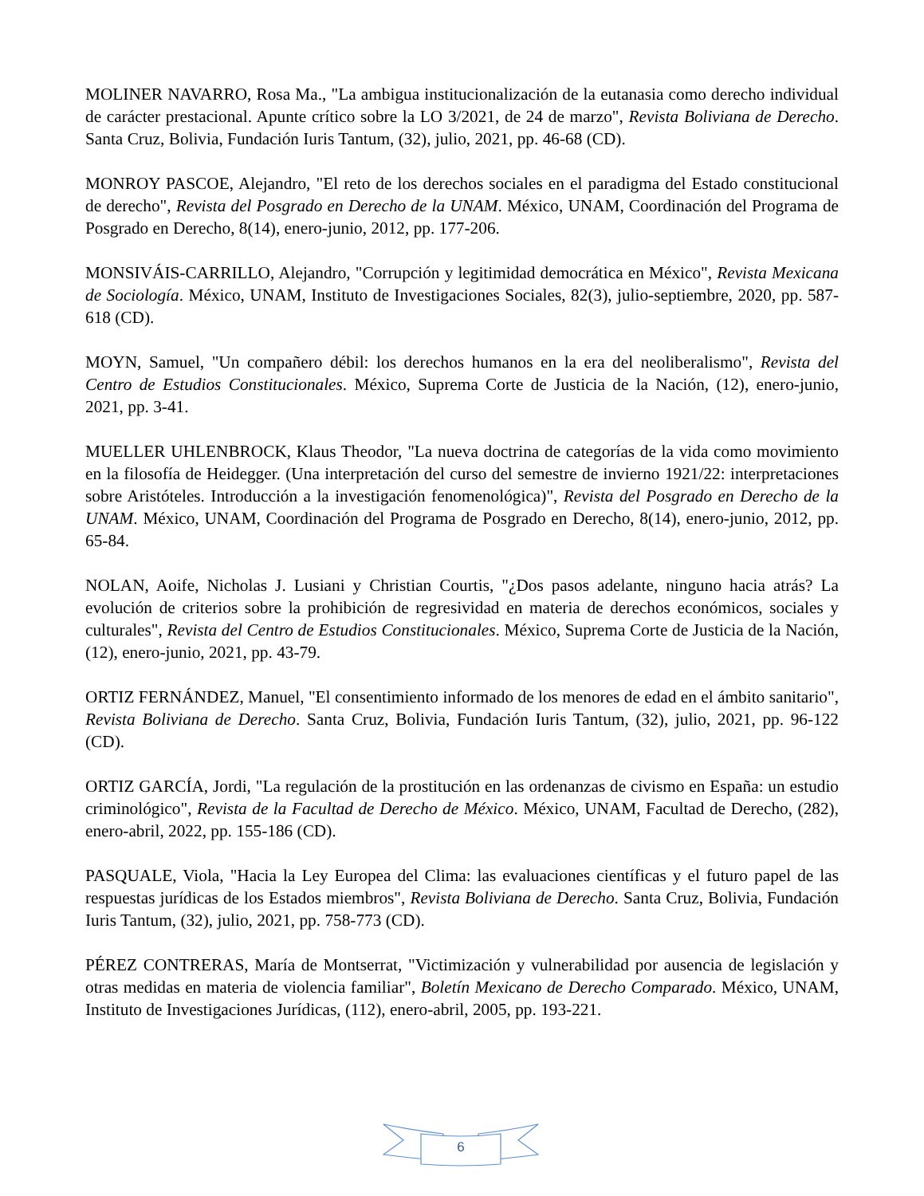MOLINER NAVARRO, Rosa Ma., "La ambigua institucionalización de la eutanasia como derecho individual de carácter prestacional. Apunte crítico sobre la LO 3/2021, de 24 de marzo", Revista Boliviana de Derecho. Santa Cruz, Bolivia, Fundación Iuris Tantum, (32), julio, 2021, pp. 46-68 (CD).
MONROY PASCOE, Alejandro, "El reto de los derechos sociales en el paradigma del Estado constitucional de derecho", Revista del Posgrado en Derecho de la UNAM. México, UNAM, Coordinación del Programa de Posgrado en Derecho, 8(14), enero-junio, 2012, pp. 177-206.
MONSIVÁIS-CARRILLO, Alejandro, "Corrupción y legitimidad democrática en México", Revista Mexicana de Sociología. México, UNAM, Instituto de Investigaciones Sociales, 82(3), julio-septiembre, 2020, pp. 587-618 (CD).
MOYN, Samuel, "Un compañero débil: los derechos humanos en la era del neoliberalismo", Revista del Centro de Estudios Constitucionales. México, Suprema Corte de Justicia de la Nación, (12), enero-junio, 2021, pp. 3-41.
MUELLER UHLENBROCK, Klaus Theodor, "La nueva doctrina de categorías de la vida como movimiento en la filosofía de Heidegger. (Una interpretación del curso del semestre de invierno 1921/22: interpretaciones sobre Aristóteles. Introducción a la investigación fenomenológica)", Revista del Posgrado en Derecho de la UNAM. México, UNAM, Coordinación del Programa de Posgrado en Derecho, 8(14), enero-junio, 2012, pp. 65-84.
NOLAN, Aoife, Nicholas J. Lusiani y Christian Courtis, "¿Dos pasos adelante, ninguno hacia atrás? La evolución de criterios sobre la prohibición de regresividad en materia de derechos económicos, sociales y culturales", Revista del Centro de Estudios Constitucionales. México, Suprema Corte de Justicia de la Nación, (12), enero-junio, 2021, pp. 43-79.
ORTIZ FERNÁNDEZ, Manuel, "El consentimiento informado de los menores de edad en el ámbito sanitario", Revista Boliviana de Derecho. Santa Cruz, Bolivia, Fundación Iuris Tantum, (32), julio, 2021, pp. 96-122 (CD).
ORTIZ GARCÍA, Jordi, "La regulación de la prostitución en las ordenanzas de civismo en España: un estudio criminológico", Revista de la Facultad de Derecho de México. México, UNAM, Facultad de Derecho, (282), enero-abril, 2022, pp. 155-186 (CD).
PASQUALE, Viola, "Hacia la Ley Europea del Clima: las evaluaciones científicas y el futuro papel de las respuestas jurídicas de los Estados miembros", Revista Boliviana de Derecho. Santa Cruz, Bolivia, Fundación Iuris Tantum, (32), julio, 2021, pp. 758-773 (CD).
PÉREZ CONTRERAS, María de Montserrat, "Victimización y vulnerabilidad por ausencia de legislación y otras medidas en materia de violencia familiar", Boletín Mexicano de Derecho Comparado. México, UNAM, Instituto de Investigaciones Jurídicas, (112), enero-abril, 2005, pp. 193-221.
6